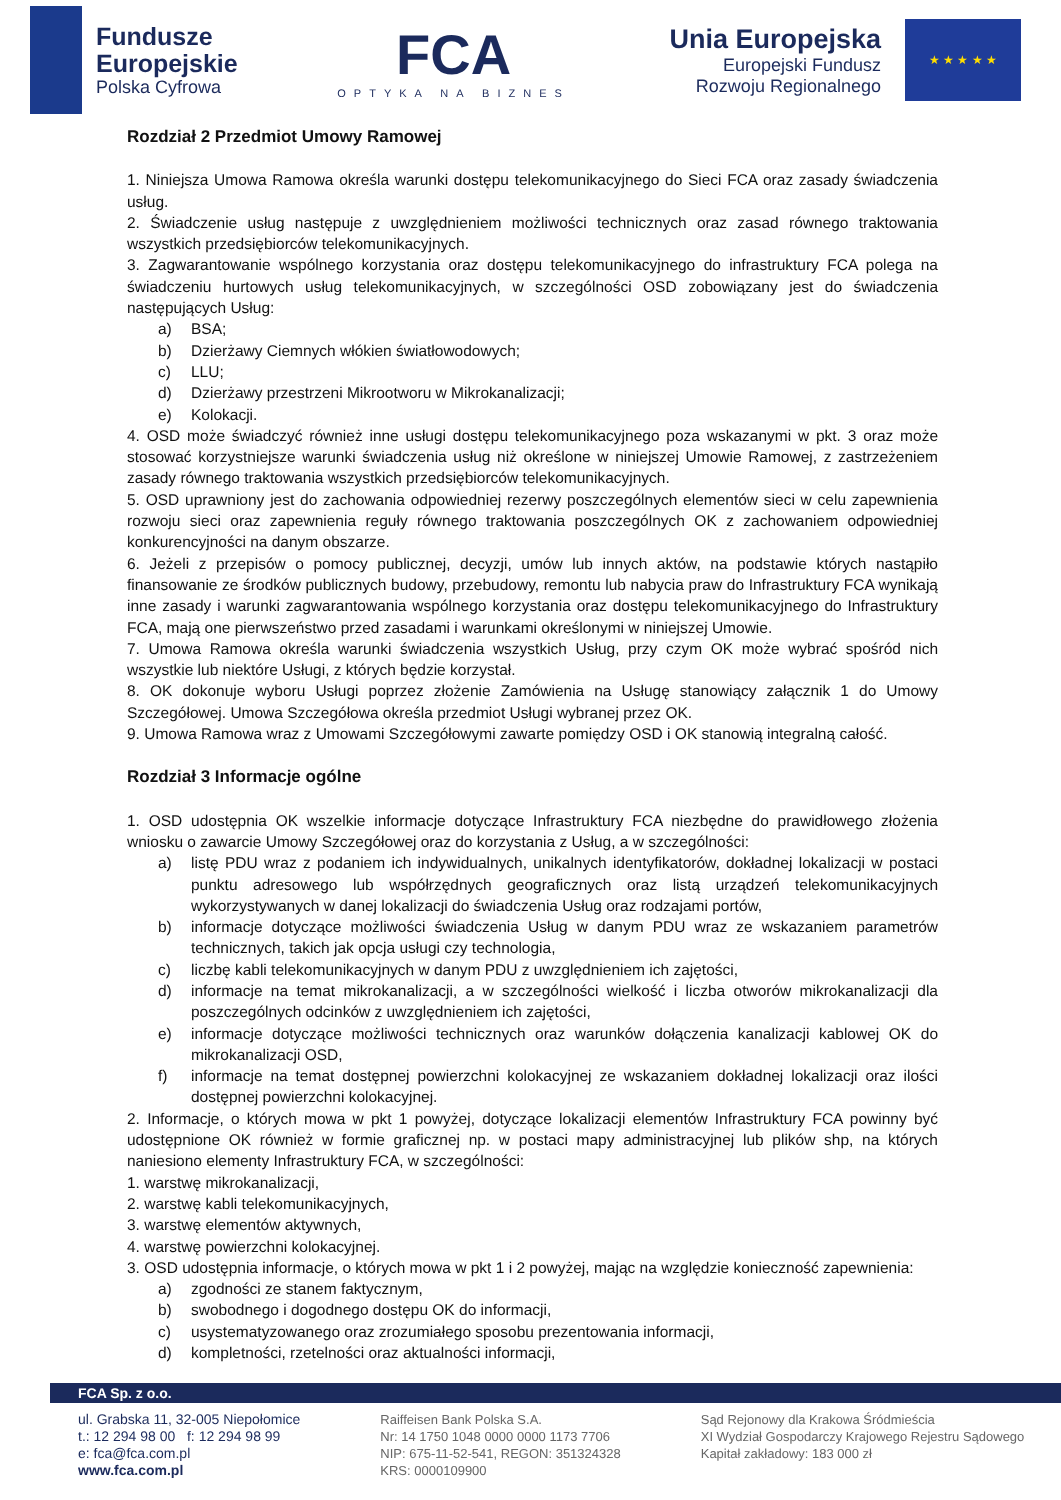Fundusze
Europejskie
Polska Cyfrowa
FCA
OPTYKA NA BIZNES
Unia Europejska
Europejski Fundusz
Rozwoju Regionalnego
★ ★ ★ ★ ★
Rozdział 2 Przedmiot Umowy Ramowej
1. Niniejsza Umowa Ramowa określa warunki dostępu telekomunikacyjnego do Sieci FCA oraz zasady świadczenia usług.
2. Świadczenie usług następuje z uwzględnieniem możliwości technicznych oraz zasad równego traktowania wszystkich przedsiębiorców telekomunikacyjnych.
3. Zagwarantowanie wspólnego korzystania oraz dostępu telekomunikacyjnego do infrastruktury FCA polega na świadczeniu hurtowych usług telekomunikacyjnych, w szczególności OSD zobowiązany jest do świadczenia następujących Usług:
a) BSA;
b) Dzierżawy Ciemnych włókien światłowodowych;
c) LLU;
d) Dzierżawy przestrzeni Mikrootworu w Mikrokanalizacji;
e) Kolokacji.
4. OSD może świadczyć również inne usługi dostępu telekomunikacyjnego poza wskazanymi w pkt. 3 oraz może stosować korzystniejsze warunki świadczenia usług niż określone w niniejszej Umowie Ramowej, z zastrzeżeniem zasady równego traktowania wszystkich przedsiębiorców telekomunikacyjnych.
5. OSD uprawniony jest do zachowania odpowiedniej rezerwy poszczególnych elementów sieci w celu zapewnienia rozwoju sieci oraz zapewnienia reguły równego traktowania poszczególnych OK z zachowaniem odpowiedniej konkurencyjności na danym obszarze.
6. Jeżeli z przepisów o pomocy publicznej, decyzji, umów lub innych aktów, na podstawie których nastąpiło finansowanie ze środków publicznych budowy, przebudowy, remontu lub nabycia praw do Infrastruktury FCA wynikają inne zasady i warunki zagwarantowania wspólnego korzystania oraz dostępu telekomunikacyjnego do Infrastruktury FCA, mają one pierwszeństwo przed zasadami i warunkami określonymi w niniejszej Umowie.
7. Umowa Ramowa określa warunki świadczenia wszystkich Usług, przy czym OK może wybrać spośród nich wszystkie lub niektóre Usługi, z których będzie korzystał.
8. OK dokonuje wyboru Usługi poprzez złożenie Zamówienia na Usługę stanowiący załącznik 1 do Umowy Szczegółowej. Umowa Szczegółowa określa przedmiot Usługi wybranej przez OK.
9. Umowa Ramowa wraz z Umowami Szczegółowymi zawarte pomiędzy OSD i OK stanowią integralną całość.
Rozdział 3 Informacje ogólne
1. OSD udostępnia OK wszelkie informacje dotyczące Infrastruktury FCA niezbędne do prawidłowego złożenia wniosku o zawarcie Umowy Szczegółowej oraz do korzystania z Usług, a w szczególności:
a) listę PDU wraz z podaniem ich indywidualnych, unikalnych identyfikatorów, dokładnej lokalizacji w postaci punktu adresowego lub współrzędnych geograficznych oraz listą urządzeń telekomunikacyjnych wykorzystywanych w danej lokalizacji do świadczenia Usług oraz rodzajami portów,
b) informacje dotyczące możliwości świadczenia Usług w danym PDU wraz ze wskazaniem parametrów technicznych, takich jak opcja usługi czy technologia,
c) liczbę kabli telekomunikacyjnych w danym PDU z uwzględnieniem ich zajętości,
d) informacje na temat mikrokanalizacji, a w szczególności wielkość i liczba otworów mikrokanalizacji dla poszczególnych odcinków z uwzględnieniem ich zajętości,
e) informacje dotyczące możliwości technicznych oraz warunków dołączenia kanalizacji kablowej OK do mikrokanalizacji OSD,
f) informacje na temat dostępnej powierzchni kolokacyjnej ze wskazaniem dokładnej lokalizacji oraz ilości dostępnej powierzchni kolokacyjnej.
2. Informacje, o których mowa w pkt 1 powyżej, dotyczące lokalizacji elementów Infrastruktury FCA powinny być udostępnione OK również w formie graficznej np. w postaci mapy administracyjnej lub plików shp, na których naniesiono elementy Infrastruktury FCA, w szczególności:
1. warstwę mikrokanalizacji,
2. warstwę kabli telekomunikacyjnych,
3. warstwę elementów aktywnych,
4. warstwę powierzchni kolokacyjnej.
3. OSD udostępnia informacje, o których mowa w pkt 1 i 2 powyżej, mając na względzie konieczność zapewnienia:
a) zgodności ze stanem faktycznym,
b) swobodnego i dogodnego dostępu OK do informacji,
c) usystematyzowanego oraz zrozumiałego sposobu prezentowania informacji,
d) kompletności, rzetelności oraz aktualności informacji,
FCA Sp. z o.o.
ul. Grabska 11, 32-005 Niepołomice
t.: 12 294 98 00 f: 12 294 98 99
e: fca@fca.com.pl
www.fca.com.pl
Raiffeisen Bank Polska S.A.
Nr: 14 1750 1048 0000 0000 1173 7706
NIP: 675-11-52-541, REGON: 351324328
KRS: 0000109900
Sąd Rejonowy dla Krakowa Śródmieścia
XI Wydział Gospodarczy Krajowego Rejestru Sądowego
Kapitał zakładowy: 183 000 zł